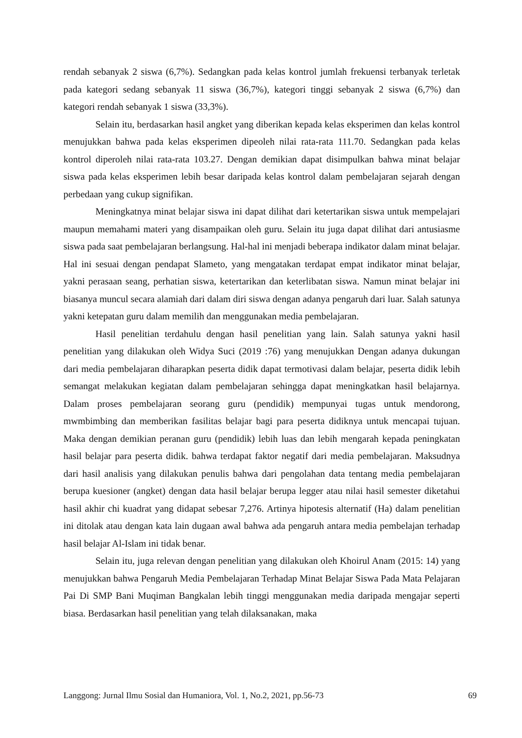rendah sebanyak 2 siswa (6,7%). Sedangkan pada kelas kontrol jumlah frekuensi terbanyak terletak pada kategori sedang sebanyak 11 siswa (36,7%), kategori tinggi sebanyak 2 siswa (6,7%) dan kategori rendah sebanyak 1 siswa (33,3%).
Selain itu, berdasarkan hasil angket yang diberikan kepada kelas eksperimen dan kelas kontrol menujukkan bahwa pada kelas eksperimen dipeoleh nilai rata-rata 111.70. Sedangkan pada kelas kontrol diperoleh nilai rata-rata 103.27. Dengan demikian dapat disimpulkan bahwa minat belajar siswa pada kelas eksperimen lebih besar daripada kelas kontrol dalam pembelajaran sejarah dengan perbedaan yang cukup signifikan.
Meningkatnya minat belajar siswa ini dapat dilihat dari ketertarikan siswa untuk mempelajari maupun memahami materi yang disampaikan oleh guru. Selain itu juga dapat dilihat dari antusiasme siswa pada saat pembelajaran berlangsung. Hal-hal ini menjadi beberapa indikator dalam minat belajar. Hal ini sesuai dengan pendapat Slameto, yang mengatakan terdapat empat indikator minat belajar, yakni perasaan seang, perhatian siswa, ketertarikan dan keterlibatan siswa. Namun minat belajar ini biasanya muncul secara alamiah dari dalam diri siswa dengan adanya pengaruh dari luar. Salah satunya yakni ketepatan guru dalam memilih dan menggunakan media pembelajaran.
Hasil penelitian terdahulu dengan hasil penelitian yang lain. Salah satunya yakni hasil penelitian yang dilakukan oleh Widya Suci (2019 :76) yang menujukkan Dengan adanya dukungan dari media pembelajaran diharapkan peserta didik dapat termotivasi dalam belajar, peserta didik lebih semangat melakukan kegiatan dalam pembelajaran sehingga dapat meningkatkan hasil belajarnya. Dalam proses pembelajaran seorang guru (pendidik) mempunyai tugas untuk mendorong, mwmbimbing dan memberikan fasilitas belajar bagi para peserta didiknya untuk mencapai tujuan. Maka dengan demikian peranan guru (pendidik) lebih luas dan lebih mengarah kepada peningkatan hasil belajar para peserta didik. bahwa terdapat faktor negatif dari media pembelajaran. Maksudnya dari hasil analisis yang dilakukan penulis bahwa dari pengolahan data tentang media pembelajaran berupa kuesioner (angket) dengan data hasil belajar berupa legger atau nilai hasil semester diketahui hasil akhir chi kuadrat yang didapat sebesar 7,276. Artinya hipotesis alternatif (Ha) dalam penelitian ini ditolak atau dengan kata lain dugaan awal bahwa ada pengaruh antara media pembelajan terhadap hasil belajar Al-Islam ini tidak benar.
Selain itu, juga relevan dengan penelitian yang dilakukan oleh Khoirul Anam (2015: 14) yang menujukkan bahwa Pengaruh Media Pembelajaran Terhadap Minat Belajar Siswa Pada Mata Pelajaran Pai Di SMP Bani Muqiman Bangkalan lebih tinggi menggunakan media daripada mengajar seperti biasa. Berdasarkan hasil penelitian yang telah dilaksanakan, maka
Langgong: Jurnal Ilmu Sosial dan Humaniora, Vol. 1, No.2, 2021, pp.56-73 69